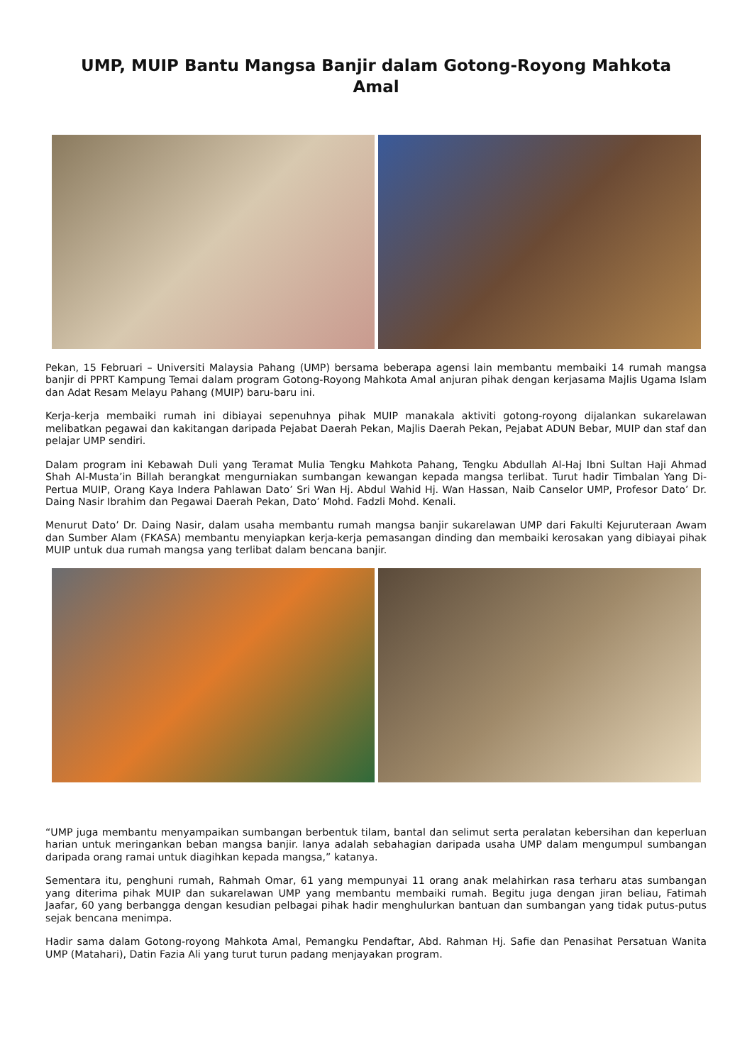UMP, MUIP Bantu Mangsa Banjir dalam Gotong-Royong Mahkota Amal
Pekan, 15 Februari – Universiti Malaysia Pahang (UMP) bersama beberapa agensi lain membantu membaiki 14 rumah mangsa banjir di PPRT Kampung Temai dalam program Gotong-Royong Mahkota Amal anjuran pihak dengan kerjasama Majlis Ugama Islam dan Adat Resam Melayu Pahang (MUIP) baru-baru ini.
Kerja-kerja membaiki rumah ini dibiayai sepenuhnya pihak MUIP manakala aktiviti gotong-royong dijalankan sukarelawan melibatkan pegawai dan kakitangan daripada Pejabat Daerah Pekan, Majlis Daerah Pekan, Pejabat ADUN Bebar, MUIP dan staf dan pelajar UMP sendiri.
Dalam program ini Kebawah Duli yang Teramat Mulia Tengku Mahkota Pahang, Tengku Abdullah Al-Haj Ibni Sultan Haji Ahmad Shah Al-Musta’in Billah berangkat mengurniakan sumbangan kewangan kepada mangsa terlibat. Turut hadir Timbalan Yang Di-Pertua MUIP, Orang Kaya Indera Pahlawan Dato’ Sri Wan Hj. Abdul Wahid Hj. Wan Hassan, Naib Canselor UMP, Profesor Dato’ Dr. Daing Nasir Ibrahim dan Pegawai Daerah Pekan, Dato’ Mohd. Fadzli Mohd. Kenali.
Menurut Dato’ Dr. Daing Nasir, dalam usaha membantu rumah mangsa banjir sukarelawan UMP dari Fakulti Kejuruteraan Awam dan Sumber Alam (FKASA) membantu menyiapkan kerja-kerja pemasangan dinding dan membaiki kerosakan yang dibiayai pihak MUIP untuk dua rumah mangsa yang terlibat dalam bencana banjir.
“UMP juga membantu menyampaikan sumbangan berbentuk tilam, bantal dan selimut serta peralatan kebersihan dan keperluan harian untuk meringankan beban mangsa banjir. Ianya adalah sebahagian daripada usaha UMP dalam mengumpul sumbangan daripada orang ramai untuk diagihkan kepada mangsa,” katanya.
Sementara itu, penghuni rumah, Rahmah Omar, 61 yang mempunyai 11 orang anak melahirkan rasa terharu atas sumbangan yang diterima pihak MUIP dan sukarelawan UMP yang membantu membaiki rumah. Begitu juga dengan jiran beliau, Fatimah Jaafar, 60 yang berbangga dengan kesudian pelbagai pihak hadir menghulurkan bantuan dan sumbangan yang tidak putus-putus sejak bencana menimpa.
Hadir sama dalam Gotong-royong Mahkota Amal, Pemangku Pendaftar, Abd. Rahman Hj. Safie dan Penasihat Persatuan Wanita UMP (Matahari), Datin Fazia Ali yang turut turun padang menjayakan program.